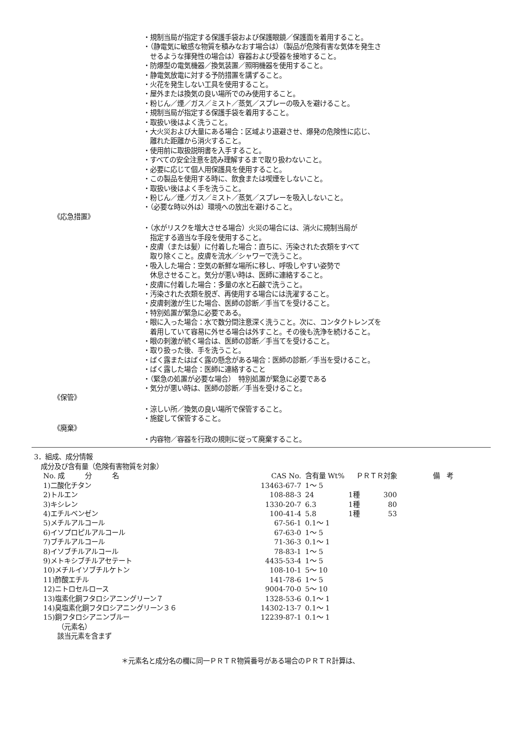・規制当局が指定する保護手袋および保護眼鏡／保護面を着用すること。
・（静電気に敏感な物質を積みなおす場合は）（製品が危険有害な気体を発生さ
せるような揮発性の場合は）容器および受器を接地すること。
・防爆型の電気機器／換気装置／照明機器を使用すること。
・静電気放電に対する予防措置を講ずること。
・火花を発生しない工具を使用すること。
・屋外または換気の良い場所でのみ使用すること。
・粉じん／煙／ガス／ミスト／蒸気／スプレーの吸入を避けること。
・規制当局が指定する保護手袋を着用すること。
・取扱い後はよく洗うこと。
・大火災および大量にある場合：区域より退避させ、爆発の危険性に応じ、
離れた距離から消火すること。
・使用前に取扱説明書を入手すること。
・すべての安全注意を読み理解するまで取り扱わないこと。
・必要に応じて個人用保護具を使用すること。
・この製品を使用する時に、飲食または喫煙をしないこと。
・取扱い後はよく手を洗うこと。
・粉じん／煙／ガス／ミスト／蒸気／スプレーを吸入しないこと。
・（必要な時以外は）環境への放出を避けること。
《応急措置》
・（水がリスクを増大させる場合）火災の場合には、消火に規制当局が
指定する適当な手段を使用すること。
・皮膚（または髪）に付着した場合：直ちに、汚染された衣類をすべて
取り除くこと。皮膚を流水／シャワーで洗うこと。
・吸入した場合：空気の新鮮な場所に移し、呼吸しやすい姿勢で
休息させること。気分が悪い時は、医師に連絡すること。
・皮膚に付着した場合：多量の水と石鹸で洗うこと。
・汚染された衣類を脱ぎ、再使用する場合には洗濯すること。
・皮膚刺激が生じた場合、医師の診断／手当てを受けること。
・特別処置が緊急に必要である。
・眼に入った場合：水で数分間注意深く洗うこと。次に、コンタクトレンズを
着用していて容易に外せる場合は外すこと。その後も洗浄を続けること。
・眼の刺激が続く場合は、医師の診断／手当てを受けること。
・取り扱った後、手を洗うこと。
・ばく露またはばく露の懸念がある場合：医師の診断／手当を受けること。
・ばく露した場合：医師に連絡すること
・（緊急の処置が必要な場合）　特別処置が緊急に必要である
・気分が悪い時は、医師の診断／手当を受けること。
《保管》
・涼しい所／換気の良い場所で保管すること。
・施錠して保管すること。
《廃棄》
・内容物／容器を行政の規則に従って廃棄すること。
3．組成、成分情報
成分及び含有量（危険有害物質を対象）
| No. 成 分 名 | CAS No. | 含有量 Wt% | ＰＲＴＲ対象 | | 備 考 |
| --- | --- | --- | --- | --- | --- |
| 1)二酸化チタン | 13463-67-7 | 1～ 5 | | | |
| 2)トルエン | 108-88-3 | 24 | 1種 | 300 | |
| 3)キシレン | 1330-20-7 | 6.3 | 1種 | 80 | |
| 4)エチルベンゼン | 100-41-4 | 5.8 | 1種 | 53 | |
| 5)メチルアルコール | 67-56-1 | 0.1～ 1 | | | |
| 6)イソプロピルアルコール | 67-63-0 | 1～ 5 | | | |
| 7)ブチルアルコール | 71-36-3 | 0.1～ 1 | | | |
| 8)イソブチルアルコール | 78-83-1 | 1～ 5 | | | |
| 9)メトキシブチルアセテート | 4435-53-4 | 1～ 5 | | | |
| 10)メチルイソブチルケトン | 108-10-1 | 5～ 10 | | | |
| 11)酢酸エチル | 141-78-6 | 1～ 5 | | | |
| 12)ニトロセルロース | 9004-70-0 | 5～ 10 | | | |
| 13)塩素化銅フタロシアニングリーン７ | 1328-53-6 | 0.1～ 1 | | | |
| 14)臭塩素化銅フタロシアニングリーン３６ | 14302-13-7 | 0.1～ 1 | | | |
| 15)銅フタロシアニンブルー | 12239-87-1 | 0.1～ 1 | | | |
（元素名）
該当元素を含まず
＊元素名と成分名の欄に同一ＰＲＴＲ物質番号がある場合のＰＲＴＲ計算は、